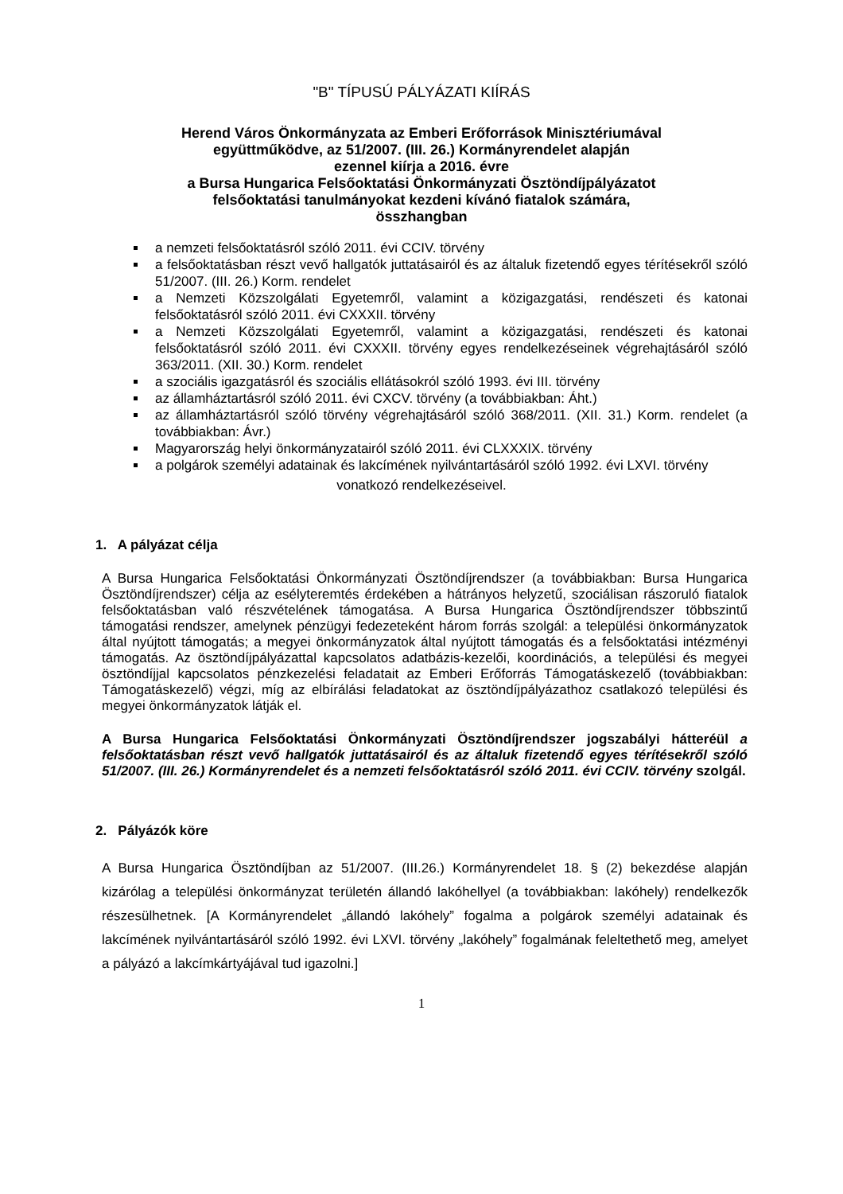"B" TÍPUSÚ PÁLYÁZATI KIÍRÁS
Herend Város Önkormányzata az Emberi Erőforrások Minisztériumával
együttműködve, az 51/2007. (III. 26.) Kormányrendelet alapján
ezennel kiírja a 2016. évre
a Bursa Hungarica Felsőoktatási Önkormányzati Ösztöndíjpályázatot
felsőoktatási tanulmányokat kezdeni kívánó fiatalok számára,
összhangban
a nemzeti felsőoktatásról szóló 2011. évi CCIV. törvény
a felsőoktatásban részt vevő hallgatók juttatásairól és az általuk fizetendő egyes térítésekről szóló 51/2007. (III. 26.) Korm. rendelet
a Nemzeti Közszolgálati Egyetemről, valamint a közigazgatási, rendészeti és katonai felsőoktatásról szóló 2011. évi CXXXII. törvény
a Nemzeti Közszolgálati Egyetemről, valamint a közigazgatási, rendészeti és katonai felsőoktatásról szóló 2011. évi CXXXII. törvény egyes rendelkezéseinek végrehajtásáról szóló 363/2011. (XII. 30.) Korm. rendelet
a szociális igazgatásról és szociális ellátásokról szóló 1993. évi III. törvény
az államháztartásról szóló 2011. évi CXCV. törvény (a továbbiakban: Áht.)
az államháztartásról szóló törvény végrehajtásáról szóló 368/2011. (XII. 31.) Korm. rendelet (a továbbiakban: Ávr.)
Magyarország helyi önkormányzatairól szóló 2011. évi CLXXXIX. törvény
a polgárok személyi adatainak és lakcímének nyilvántartásáról szóló 1992. évi LXVI. törvény
vonatkozó rendelkezéseivel.
1. A pályázat célja
A Bursa Hungarica Felsőoktatási Önkormányzati Ösztöndíjrendszer (a továbbiakban: Bursa Hungarica Ösztöndíjrendszer) célja az esélyteremtés érdekében a hátrányos helyzetű, szociálisan rászoruló fiatalok felsőoktatásban való részvételének támogatása. A Bursa Hungarica Ösztöndíjrendszer többszintű támogatási rendszer, amelynek pénzügyi fedezeteként három forrás szolgál: a települési önkormányzatok által nyújtott támogatás; a megyei önkormányzatok által nyújtott támogatás és a felsőoktatási intézményi támogatás. Az ösztöndíjpályázattal kapcsolatos adatbázis-kezelői, koordinációs, a települési és megyei ösztöndíjjal kapcsolatos pénzkezelési feladatait az Emberi Erőforrás Támogatáskezelő (továbbiakban: Támogatáskezelő) végzi, míg az elbírálási feladatokat az ösztöndíjpályázathoz csatlakozó települési és megyei önkormányzatok látják el.
A Bursa Hungarica Felsőoktatási Önkormányzati Ösztöndíjrendszer jogszabályi hátteréül a felsőoktatásban részt vevő hallgatók juttatásairól és az általuk fizetendő egyes térítésekről szóló 51/2007. (III. 26.) Kormányrendelet és a nemzeti felsőoktatásról szóló 2011. évi CCIV. törvény szolgál.
2. Pályázók köre
A Bursa Hungarica Ösztöndíjban az 51/2007. (III.26.) Kormányrendelet 18. § (2) bekezdése alapján kizárólag a települési önkormányzat területén állandó lakóhellyel (a továbbiakban: lakóhely) rendelkezők részesülhetnek. [A Kormányrendelet „állandó lakóhely” fogalma a polgárok személyi adatainak és lakcímének nyilvántartásáról szóló 1992. évi LXVI. törvény „lakóhely” fogalmának feleltethető meg, amelyet a pályázó a lakcímkártyájával tud igazolni.]
1